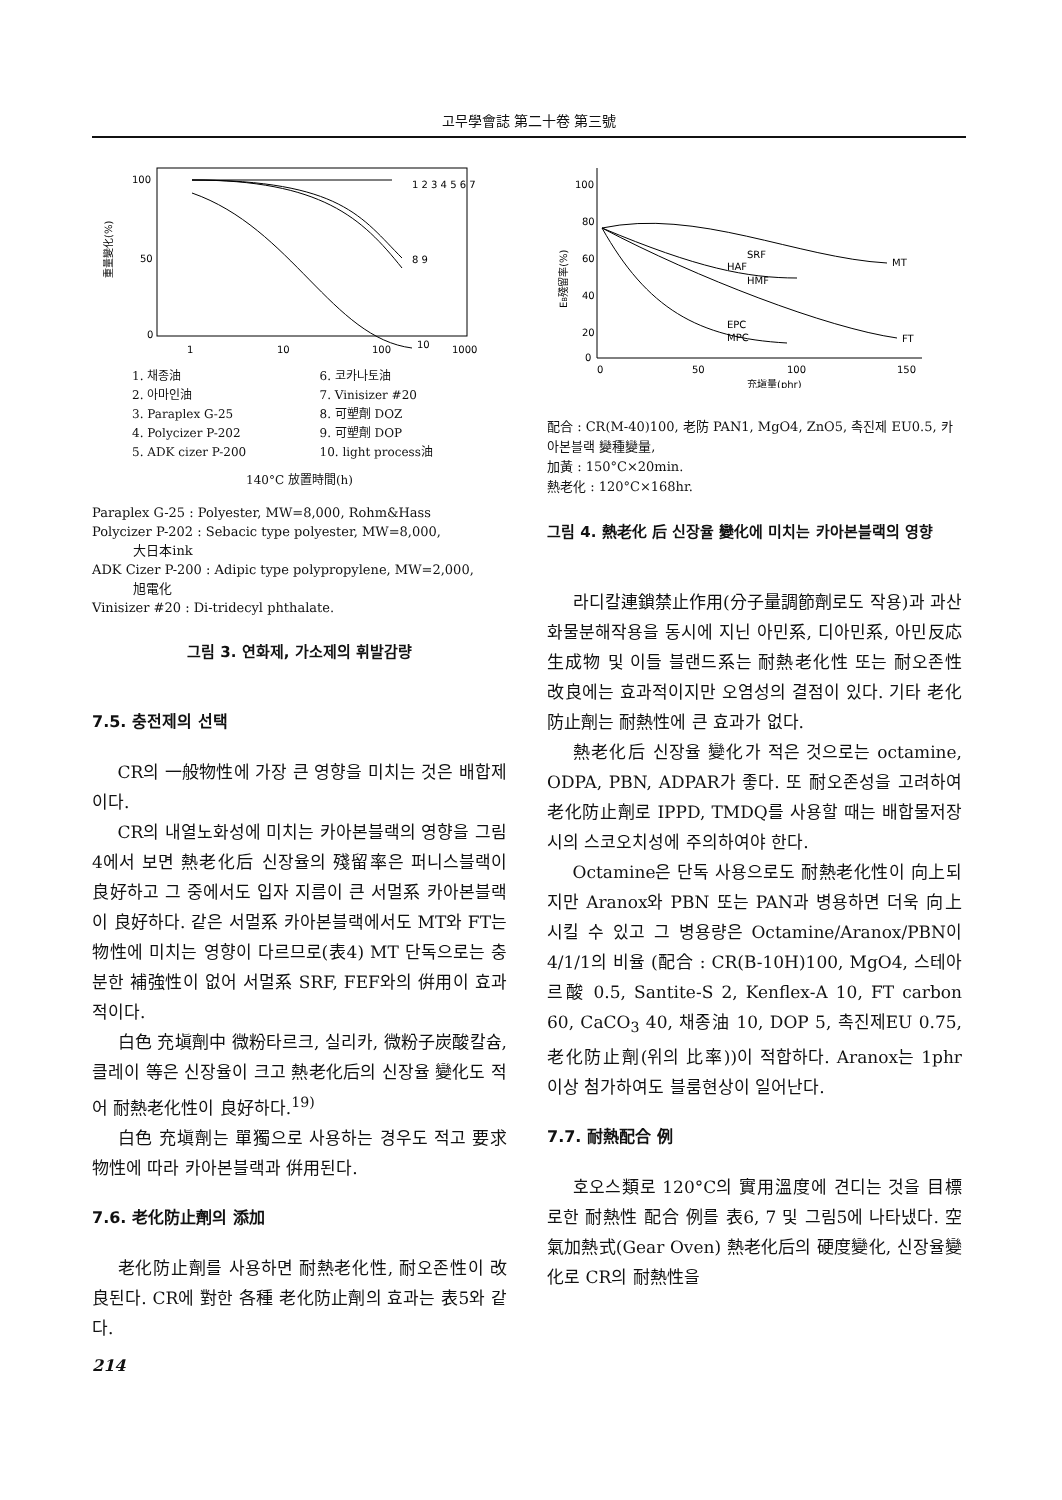고무學會誌 第二十卷 第三號
重量變化(%)
100
50
0
1
10
100
1000
1 2 3 4 5 6 7
8 9
10
1. 채종油 6. 코카나토油 2. 아마인油 7. Vinisizer #20 3. Paraplex G-25 8. 可塑劑 DOZ 4. Polycizer P-202 9. 可塑劑 DOP 5. ADK cizer P-200 10. light process油
140°C 放置時間(h)
Paraplex G-25 : Polyester, MW=8,000, Rohm&Hass
Polycizer P-202 : Sebacic type polyester, MW=8,000,
大日本ink
ADK Cizer P-200 : Adipic type polypropylene, MW=2,000,
旭電化
Vinisizer #20 : Di-tridecyl phthalate.
그림 3. 연화제, 가소제의 휘발감량
7.5. 충전제의 선택
CR의 一般物性에 가장 큰 영향을 미치는 것은 배합제이다.
CR의 내열노화성에 미치는 카아본블랙의 영향을 그림 4에서 보면 熱老化后 신장율의 殘留率은 퍼니스블랙이 良好하고 그 중에서도 입자 지름이 큰 서멀系 카아본블랙이 良好하다. 같은 서멀系 카아본블랙에서도 MT와 FT는 物性에 미치는 영향이 다르므로(表4) MT 단독으로는 충분한 補強性이 없어 서멀系 SRF, FEF와의 倂用이 효과적이다.
白色 充塡劑中 微粉타르크, 실리카, 微粉子炭酸칼슘, 클레이 等은 신장율이 크고 熱老化后의 신장율 變化도 적어 耐熱老化性이 良好하다.<sup>19)</sup>
白色 充塡劑는 單獨으로 사용하는 경우도 적고 要求物性에 따라 카아본블랙과 倂用된다.
7.6. 老化防止劑의 添加
老化防止劑를 사용하면 耐熱老化性, 耐오존性이 改良된다. CR에 對한 各種 老化防止劑의 효과는 表5와 같다.
214
EB殘留率(%)
100
80
60
40
20
0
SRF
HAF
HMF
MT
FT
EPC
MPC
0
50
100
150
充塡量(phr)
配合 : CR(M-40)100, 老防 PAN1, MgO4, ZnO5, 촉진제 EU0.5, 카아본블랙 變種變量,
加黃 : 150°C×20min.
熱老化 : 120°C×168hr.
그림 4. 熱老化 后 신장율 變化에 미치는 카아본블랙의 영향
라디칼連鎖禁止作用(分子量調節劑로도 작용)과 과산화물분해작용을 동시에 지닌 아민系, 디아민系, 아민反応生成物 및 이들 블랜드系는 耐熱老化性 또는 耐오존性 改良에는 효과적이지만 오염성의 결점이 있다. 기타 老化防止劑는 耐熱性에 큰 효과가 없다.
熱老化后 신장율 變化가 적은 것으로는 octamine, ODPA, PBN, ADPAR가 좋다. 또 耐오존성을 고려하여 老化防止劑로 IPPD, TMDQ를 사용할 때는 배합물저장시의 스코오치성에 주의하여야 한다.
Octamine은 단독 사용으로도 耐熱老化性이 向上되지만 Aranox와 PBN 또는 PAN과 병용하면 더욱 向上시킬 수 있고 그 병용량은 Octamine/Aranox/PBN이 4/1/1의 비율 (配合 : CR(B-10H)100, MgO4, 스테아르酸 0.5, Santite-S 2, Kenflex-A 10, FT carbon 60, CaCO<sub>3</sub> 40, 채종油 10, DOP 5, 촉진제EU 0.75, 老化防止劑(위의 比率))이 적합하다. Aranox는 1phr 이상 첨가하여도 블룸현상이 일어난다.
7.7. 耐熱配合 例
호오스類로 120°C의 實用溫度에 견디는 것을 目標로한 耐熱性 配合 例를 表6, 7 및 그림5에 나타냈다. 空氣加熱式(Gear Oven) 熱老化后의 硬度變化, 신장율變化로 CR의 耐熱性을